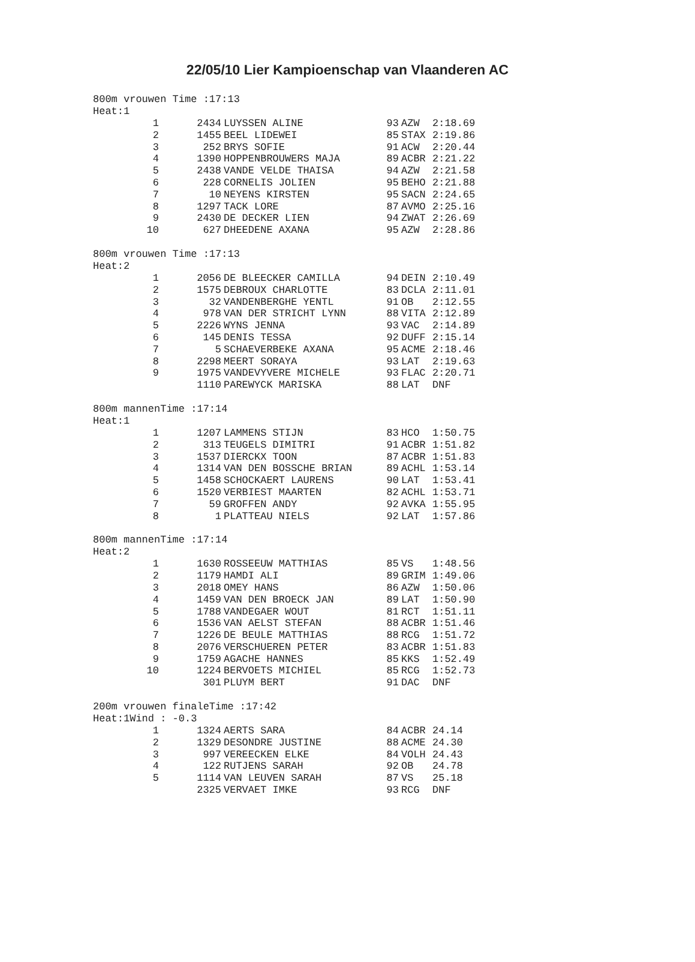22/05/10 Lier Kampioenschap van Vlaanderen AC
800m vrouwen Time :17:13
Heat:1
| 1 | 2434 | LUYSSEN ALINE | 93 | AZW | 2:18.69 |
| 2 | 1455 | BEEL LIDEWEI | 85 | STAX | 2:19.86 |
| 3 | 252 | BRYS SOFIE | 91 | ACW | 2:20.44 |
| 4 | 1390 | HOPPENBROUWERS MAJA | 89 | ACBR | 2:21.22 |
| 5 | 2438 | VANDE VELDE THAISA | 94 | AZW | 2:21.58 |
| 6 | 228 | CORNELIS JOLIEN | 95 | BEHO | 2:21.88 |
| 7 | 10 | NEYENS KIRSTEN | 95 | SACN | 2:24.65 |
| 8 | 1297 | TACK LORE | 87 | AVMO | 2:25.16 |
| 9 | 2430 | DE DECKER LIEN | 94 | ZWAT | 2:26.69 |
| 10 | 627 | DHEEDENE AXANA | 95 | AZW | 2:28.86 |
800m vrouwen Time :17:13
Heat:2
| 1 | 2056 | DE BLEECKER CAMILLA | 94 | DEIN | 2:10.49 |
| 2 | 1575 | DEBROUX CHARLOTTE | 83 | DCLA | 2:11.01 |
| 3 | 32 | VANDENBERGHE YENTL | 91 | OB | 2:12.55 |
| 4 | 978 | VAN DER STRICHT LYNN | 88 | VITA | 2:12.89 |
| 5 | 2226 | WYNS JENNA | 93 | VAC | 2:14.89 |
| 6 | 145 | DENIS TESSA | 92 | DUFF | 2:15.14 |
| 7 | 5 | SCHAEVERBEKE AXANA | 95 | ACME | 2:18.46 |
| 8 | 2298 | MEERT SORAYA | 93 | LAT | 2:19.63 |
| 9 | 1975 | VANDEVYVERE MICHELE | 93 | FLAC | 2:20.71 |
| | 1110 | PAREWYCK MARISKA | 88 | LAT | DNF |
800m mannenTime :17:14
Heat:1
| 1 | 1207 | LAMMENS STIJN | 83 | HCO | 1:50.75 |
| 2 | 313 | TEUGELS DIMITRI | 91 | ACBR | 1:51.82 |
| 3 | 1537 | DIERCKX TOON | 87 | ACBR | 1:51.83 |
| 4 | 1314 | VAN DEN BOSSCHE BRIAN | 89 | ACHL | 1:53.14 |
| 5 | 1458 | SCHOCKAERT LAURENS | 90 | LAT | 1:53.41 |
| 6 | 1520 | VERBIEST MAARTEN | 82 | ACHL | 1:53.71 |
| 7 | 59 | GROFFEN ANDY | 92 | AVKA | 1:55.95 |
| 8 | 1 | PLATTEAU NIELS | 92 | LAT | 1:57.86 |
800m mannenTime :17:14
Heat:2
| 1 | 1630 | ROSSEEUW MATTHIAS | 85 | VS | 1:48.56 |
| 2 | 1179 | HAMDI ALI | 89 | GRIM | 1:49.06 |
| 3 | 2018 | OMEY HANS | 86 | AZW | 1:50.06 |
| 4 | 1459 | VAN DEN BROECK JAN | 89 | LAT | 1:50.90 |
| 5 | 1788 | VANDEGAER WOUT | 81 | RCT | 1:51.11 |
| 6 | 1536 | VAN AELST STEFAN | 88 | ACBR | 1:51.46 |
| 7 | 1226 | DE BEULE MATTHIAS | 88 | RCG | 1:51.72 |
| 8 | 2076 | VERSCHUEREN PETER | 83 | ACBR | 1:51.83 |
| 9 | 1759 | AGACHE HANNES | 85 | KKS | 1:52.49 |
| 10 | 1224 | BERVOETS MICHIEL | 85 | RCG | 1:52.73 |
| | 301 | PLUYM BERT | 91 | DAC | DNF |
200m vrouwen finaleTime :17:42
Heat:1Wind : -0.3
| 1 | 1324 | AERTS SARA | 84 | ACBR | 24.14 |
| 2 | 1329 | DESONDRE JUSTINE | 88 | ACME | 24.30 |
| 3 | 997 | VEREECKEN ELKE | 84 | VOLH | 24.43 |
| 4 | 122 | RUTJENS SARAH | 92 | OB | 24.78 |
| 5 | 1114 | VAN LEUVEN SARAH | 87 | VS | 25.18 |
| | 2325 | VERVAET IMKE | 93 | RCG | DNF |